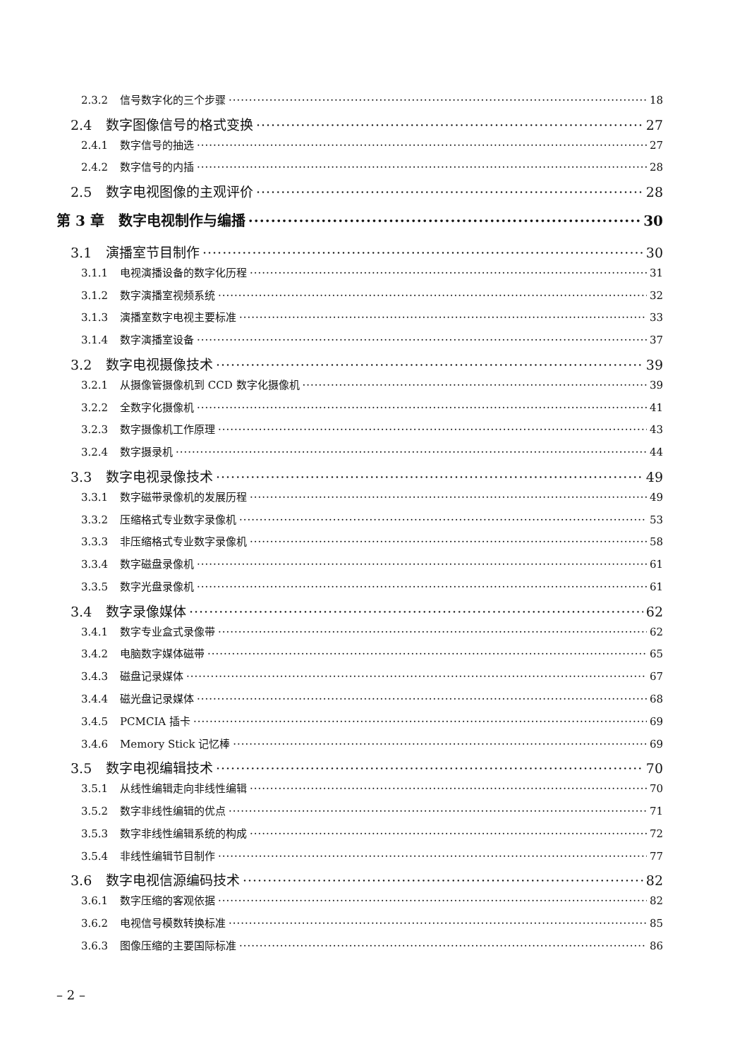2.3.2 信号数字化的三个步骤 18
2.4 数字图像信号的格式变换 27
2.4.1 数字信号的抽选 27
2.4.2 数字信号的内插 28
2.5 数字电视图像的主观评价 28
第 3 章　数字电视制作与编播 30
3.1 演播室节目制作 30
3.1.1 电视演播设备的数字化历程 31
3.1.2 数字演播室视频系统 32
3.1.3 演播室数字电视主要标准 33
3.1.4 数字演播室设备 37
3.2 数字电视摄像技术 39
3.2.1 从摄像管摄像机到 CCD 数字化摄像机 39
3.2.2 全数字化摄像机 41
3.2.3 数字摄像机工作原理 43
3.2.4 数字摄录机 44
3.3 数字电视录像技术 49
3.3.1 数字磁带录像机的发展历程 49
3.3.2 压缩格式专业数字录像机 53
3.3.3 非压缩格式专业数字录像机 58
3.3.4 数字磁盘录像机 61
3.3.5 数字光盘录像机 61
3.4 数字录像媒体 62
3.4.1 数字专业盒式录像带 62
3.4.2 电脑数字媒体磁带 65
3.4.3 磁盘记录媒体 67
3.4.4 磁光盘记录媒体 68
3.4.5 PCMCIA 插卡 69
3.4.6 Memory Stick 记忆棒 69
3.5 数字电视编辑技术 70
3.5.1 从线性编辑走向非线性编辑 70
3.5.2 数字非线性编辑的优点 71
3.5.3 数字非线性编辑系统的构成 72
3.5.4 非线性编辑节目制作 77
3.6 数字电视信源编码技术 82
3.6.1 数字压缩的客观依据 82
3.6.2 电视信号模数转换标准 85
3.6.3 图像压缩的主要国际标准 86
– 2 –